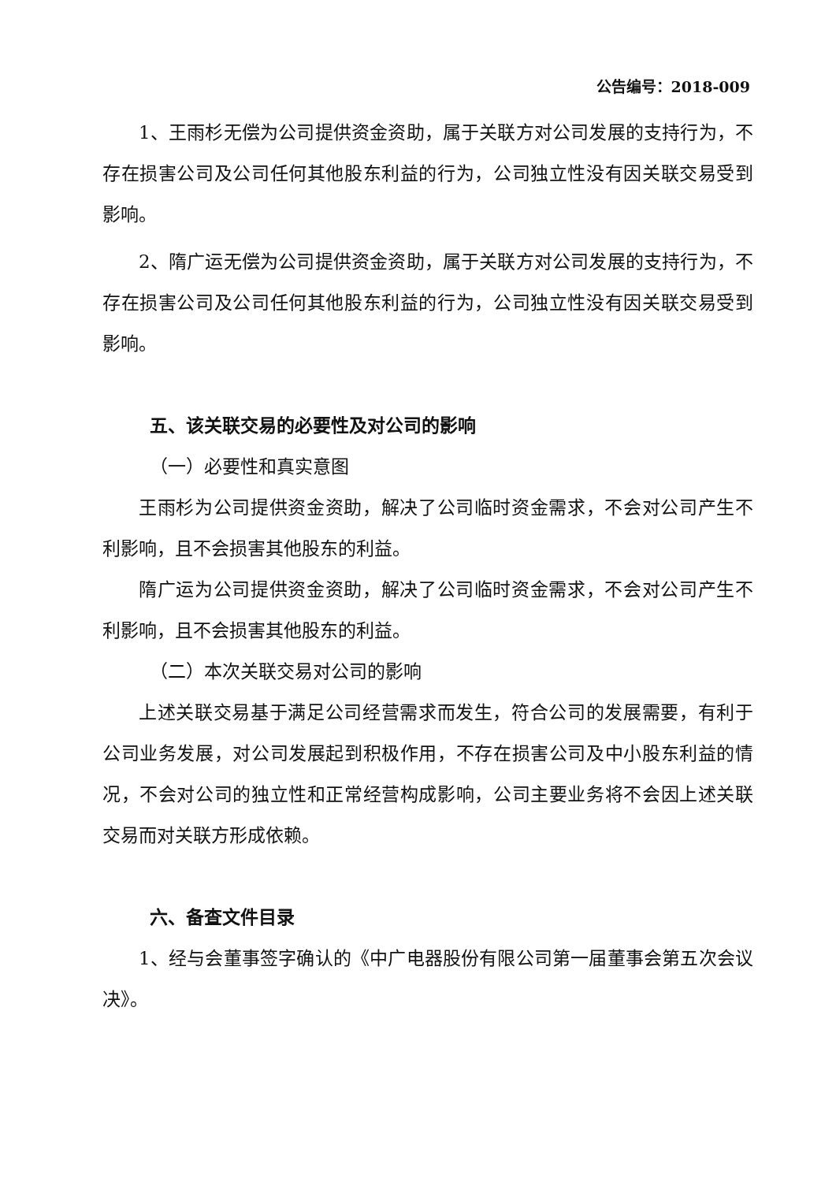公告编号：2018-009
1、王雨杉无偿为公司提供资金资助，属于关联方对公司发展的支持行为，不存在损害公司及公司任何其他股东利益的行为，公司独立性没有因关联交易受到影响。
2、隋广运无偿为公司提供资金资助，属于关联方对公司发展的支持行为，不存在损害公司及公司任何其他股东利益的行为，公司独立性没有因关联交易受到影响。
五、该关联交易的必要性及对公司的影响
（一）必要性和真实意图
王雨杉为公司提供资金资助，解决了公司临时资金需求，不会对公司产生不利影响，且不会损害其他股东的利益。
隋广运为公司提供资金资助，解决了公司临时资金需求，不会对公司产生不利影响，且不会损害其他股东的利益。
（二）本次关联交易对公司的影响
上述关联交易基于满足公司经营需求而发生，符合公司的发展需要，有利于公司业务发展，对公司发展起到积极作用，不存在损害公司及中小股东利益的情况，不会对公司的独立性和正常经营构成影响，公司主要业务将不会因上述关联交易而对关联方形成依赖。
六、备查文件目录
1、经与会董事签字确认的《中广电器股份有限公司第一届董事会第五次会议决》。